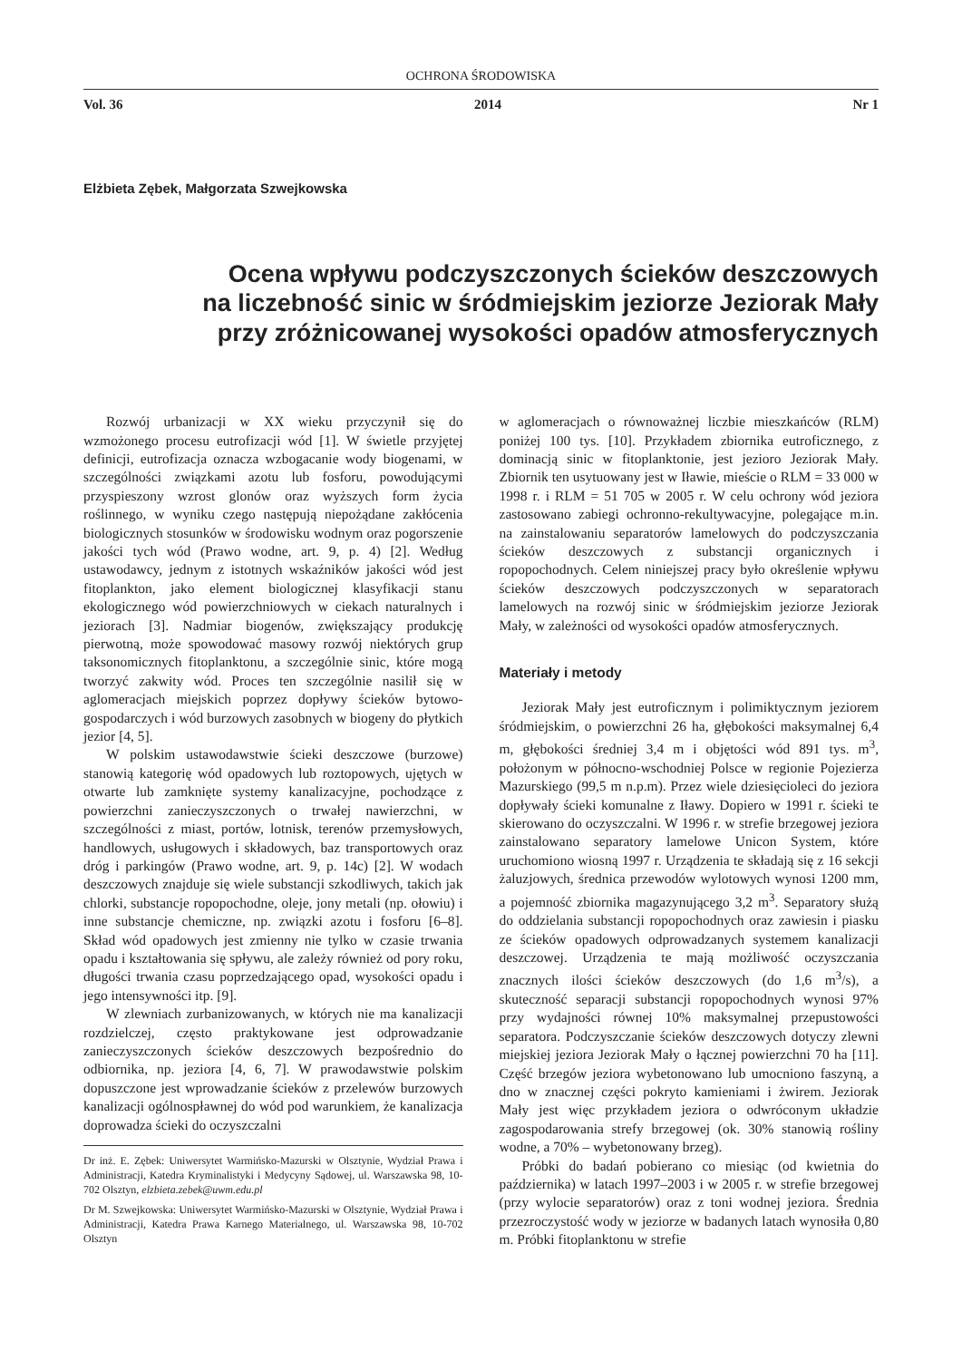OCHRONA ŚRODOWISKA
Vol. 36 2014 Nr 1
Elżbieta Zębek, Małgorzata Szwejkowska
Ocena wpływu podczyszczonych ścieków deszczowych
na liczebność sinic w śródmiejskim jeziorze Jeziorak Mały
przy zróżnicowanej wysokości opadów atmosferycznych
Rozwój urbanizacji w XX wieku przyczynił się do wzmożonego procesu eutrofizacji wód [1]. W świetle przyjętej definicji, eutrofizacja oznacza wzbogacanie wody biogenami, w szczególności związkami azotu lub fosforu, powodującymi przyspieszony wzrost glonów oraz wyższych form życia roślinnego, w wyniku czego następują niepożądane zakłócenia biologicznych stosunków w środowisku wodnym oraz pogorszenie jakości tych wód (Prawo wodne, art. 9, p. 4) [2]. Według ustawodawcy, jednym z istotnych wskaźników jakości wód jest fitoplankton, jako element biologicznej klasyfikacji stanu ekologicznego wód powierzchniowych w ciekach naturalnych i jeziorach [3]. Nadmiar biogenów, zwiększający produkcję pierwotną, może spowodować masowy rozwój niektórych grup taksonomicznych fitoplanktonu, a szczególnie sinic, które mogą tworzyć zakwity wód. Proces ten szczególnie nasilił się w aglomeracjach miejskich poprzez dopływy ścieków bytowo-gospodarczych i wód burzowych zasobnych w biogeny do płytkich jezior [4, 5].
W polskim ustawodawstwie ścieki deszczowe (burzowe) stanowią kategorię wód opadowych lub roztopowych, ujętych w otwarte lub zamknięte systemy kanalizacyjne, pochodzące z powierzchni zanieczyszczonych o trwałej nawierzchni, w szczególności z miast, portów, lotnisk, terenów przemysłowych, handlowych, usługowych i składowych, baz transportowych oraz dróg i parkingów (Prawo wodne, art. 9, p. 14c) [2]. W wodach deszczowych znajduje się wiele substancji szkodliwych, takich jak chlorki, substancje ropopochodne, oleje, jony metali (np. ołowiu) i inne substancje chemiczne, np. związki azotu i fosforu [6–8]. Skład wód opadowych jest zmienny nie tylko w czasie trwania opadu i kształtowania się spływu, ale zależy również od pory roku, długości trwania czasu poprzedzającego opad, wysokości opadu i jego intensywności itp. [9].
W zlewniach zurbanizowanych, w których nie ma kanalizacji rozdzielczej, często praktykowane jest odprowadzanie zanieczyszczonych ścieków deszczowych bezpośrednio do odbiornika, np. jeziora [4, 6, 7]. W prawodawstwie polskim dopuszczone jest wprowadzanie ścieków z przelewów burzowych kanalizacji ogólnospławnej do wód pod warunkiem, że kanalizacja doprowadza ścieki do oczyszczalni
Dr inż. E. Zębek: Uniwersytet Warmińsko-Mazurski w Olsztynie, Wydział Prawa i Administracji, Katedra Kryminalistyki i Medycyny Sądowej, ul. Warszawska 98, 10-702 Olsztyn, elzbieta.zebek@uwm.edu.pl
Dr M. Szwejkowska: Uniwersytet Warmińsko-Mazurski w Olsztynie, Wydział Prawa i Administracji, Katedra Prawa Karnego Materialnego, ul. Warszawska 98, 10-702 Olsztyn
w aglomeracjach o równoważnej liczbie mieszkańców (RLM) poniżej 100 tys. [10]. Przykładem zbiornika eutroficznego, z dominacją sinic w fitoplanktonie, jest jezioro Jeziorak Mały. Zbiornik ten usytuowany jest w Iławie, mieście o RLM = 33 000 w 1998 r. i RLM = 51 705 w 2005 r. W celu ochrony wód jeziora zastosowano zabiegi ochronno-rekultywacyjne, polegające m.in. na zainstalowaniu separatorów lamelowych do podczyszczania ścieków deszczowych z substancji organicznych i ropopochodnych. Celem niniejszej pracy było określenie wpływu ścieków deszczowych podczyszczonych w separatorach lamelowych na rozwój sinic w śródmiejskim jeziorze Jeziorak Mały, w zależności od wysokości opadów atmosferycznych.
Materiały i metody
Jeziorak Mały jest eutroficznym i polimiktycznym jeziorem śródmiejskim, o powierzchni 26 ha, głębokości maksymalnej 6,4 m, głębokości średniej 3,4 m i objętości wód 891 tys. m<sup>3</sup>, położonym w północno-wschodniej Polsce w regionie Pojezierza Mazurskiego (99,5 m n.p.m). Przez wiele dziesięcioleci do jeziora dopływały ścieki komunalne z Iławy. Dopiero w 1991 r. ścieki te skierowano do oczyszczalni. W 1996 r. w strefie brzegowej jeziora zainstalowano separatory lamelowe Unicon System, które uruchomiono wiosną 1997 r. Urządzenia te składają się z 16 sekcji żaluzjowych, średnica przewodów wylotowych wynosi 1200 mm, a pojemność zbiornika magazynującego 3,2 m<sup>3</sup>. Separatory służą do oddzielania substancji ropopochodnych oraz zawiesin i piasku ze ścieków opadowych odprowadzanych systemem kanalizacji deszczowej. Urządzenia te mają możliwość oczyszczania znacznych ilości ścieków deszczowych (do 1,6 m<sup>3</sup>/s), a skuteczność separacji substancji ropopochodnych wynosi 97% przy wydajności równej 10% maksymalnej przepustowości separatora. Podczyszczanie ścieków deszczowych dotyczy zlewni miejskiej jeziora Jeziorak Mały o łącznej powierzchni 70 ha [11]. Część brzegów jeziora wybetonowano lub umocniono faszyną, a dno w znacznej części pokryto kamieniami i żwirem. Jeziorak Mały jest więc przykładem jeziora o odwróconym układzie zagospodarowania strefy brzegowej (ok. 30% stanowią rośliny wodne, a 70% – wybetonowany brzeg).
Próbki do badań pobierano co miesiąc (od kwietnia do października) w latach 1997–2003 i w 2005 r. w strefie brzegowej (przy wylocie separatorów) oraz z toni wodnej jeziora. Średnia przezroczystość wody w jeziorze w badanych latach wynosiła 0,80 m. Próbki fitoplanktonu w strefie